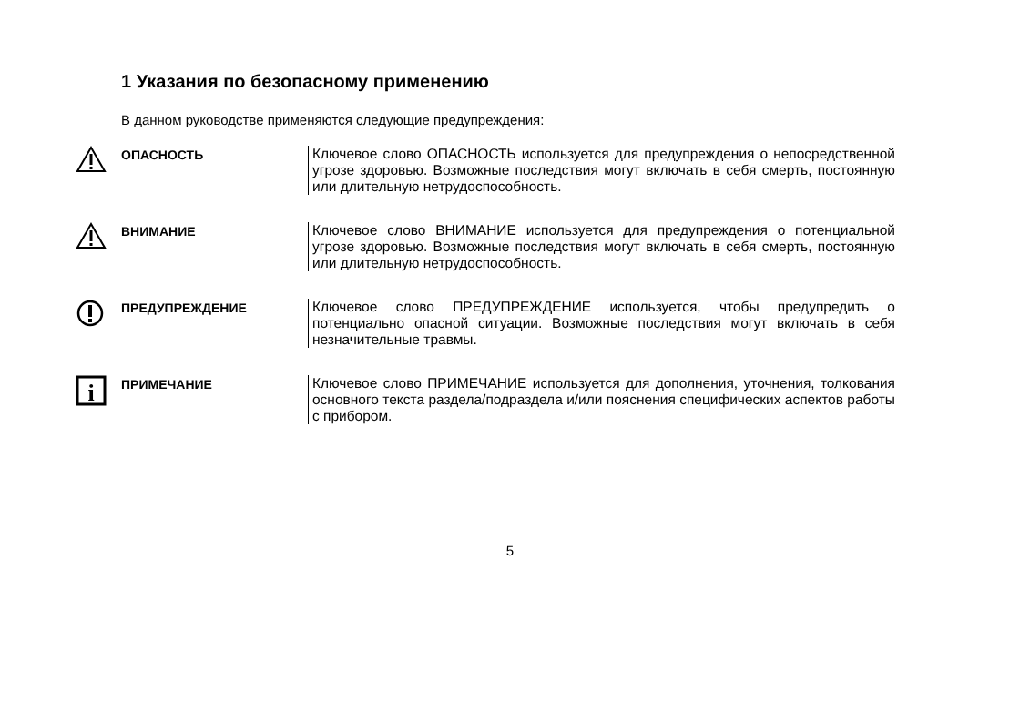1 Указания по безопасному применению
В данном руководстве применяются следующие предупреждения:
ОПАСНОСТЬ
Ключевое слово ОПАСНОСТЬ используется для предупреждения о непосредственной угрозе здоровью. Возможные последствия могут включать в себя смерть, постоянную или длительную нетрудоспособность.
ВНИМАНИЕ
Ключевое слово ВНИМАНИЕ используется для предупреждения о потенциальной угрозе здоровью. Возможные последствия могут включать в себя смерть, постоянную или длительную нетрудоспособность.
ПРЕДУПРЕЖДЕНИЕ
Ключевое слово ПРЕДУПРЕЖДЕНИЕ используется, чтобы предупредить о потенциально опасной ситуации. Возможные последствия могут включать в себя незначительные травмы.
i
ПРИМЕЧАНИЕ
Ключевое слово ПРИМЕЧАНИЕ используется для дополнения, уточнения, толкования основного текста раздела/подраздела и/или пояснения специфических аспектов работы с прибором.
5